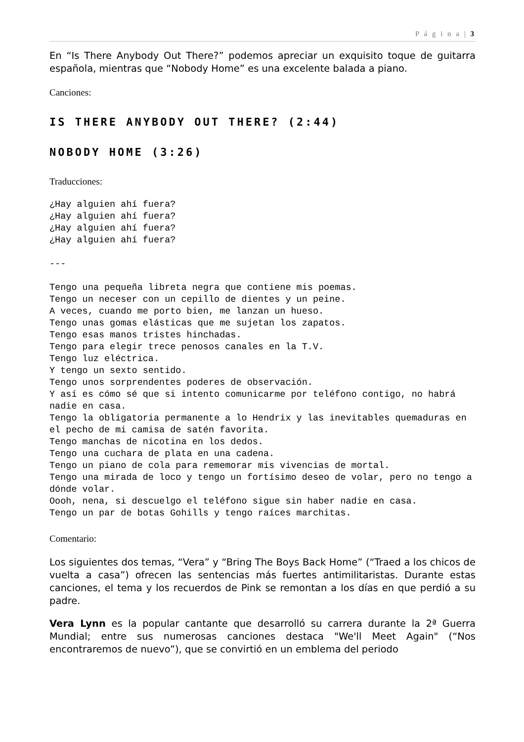P á g i n a | 3
En “Is There Anybody Out There?” podemos apreciar un exquisito toque de guitarra española, mientras que “Nobody Home” es una excelente balada a piano.
Canciones:
IS THERE ANYBODY OUT THERE? (2:44)
NOBODY HOME (3:26)
Traducciones:
¿Hay alguien ahí fuera?
¿Hay alguien ahí fuera?
¿Hay alguien ahí fuera?
¿Hay alguien ahí fuera?

---

Tengo una pequeña libreta negra que contiene mis poemas.
Tengo un neceser con un cepillo de dientes y un peine.
A veces, cuando me porto bien, me lanzan un hueso.
Tengo unas gomas elásticas que me sujetan los zapatos.
Tengo esas manos tristes hinchadas.
Tengo para elegir trece penosos canales en la T.V.
Tengo luz eléctrica.
Y tengo un sexto sentido.
Tengo unos sorprendentes poderes de observación.
Y así es cómo sé que si intento comunicarme por teléfono contigo, no habrá nadie en casa.
Tengo la obligatoria permanente a lo Hendrix y las inevitables quemaduras en el pecho de mi camisa de satén favorita.
Tengo manchas de nicotina en los dedos.
Tengo una cuchara de plata en una cadena.
Tengo un piano de cola para rememorar mis vivencias de mortal.
Tengo una mirada de loco y tengo un fortísimo deseo de volar, pero no tengo a dónde volar.
Oooh, nena, si descuelgo el teléfono sigue sin haber nadie en casa.
Tengo un par de botas Gohills y tengo raíces marchitas.
Comentario:
Los siguientes dos temas, “Vera” y “Bring The Boys Back Home” (“Traed a los chicos de vuelta a casa”) ofrecen las sentencias más fuertes antimilitaristas. Durante estas canciones, el tema y los recuerdos de Pink se remontan a los días en que perdió a su padre.
Vera Lynn es la popular cantante que desarrolló su carrera durante la 2ª Guerra Mundial; entre sus numerosas canciones destaca "We'll Meet Again" (“Nos encontraremos de nuevo”), que se convirtió en un emblema del periodo